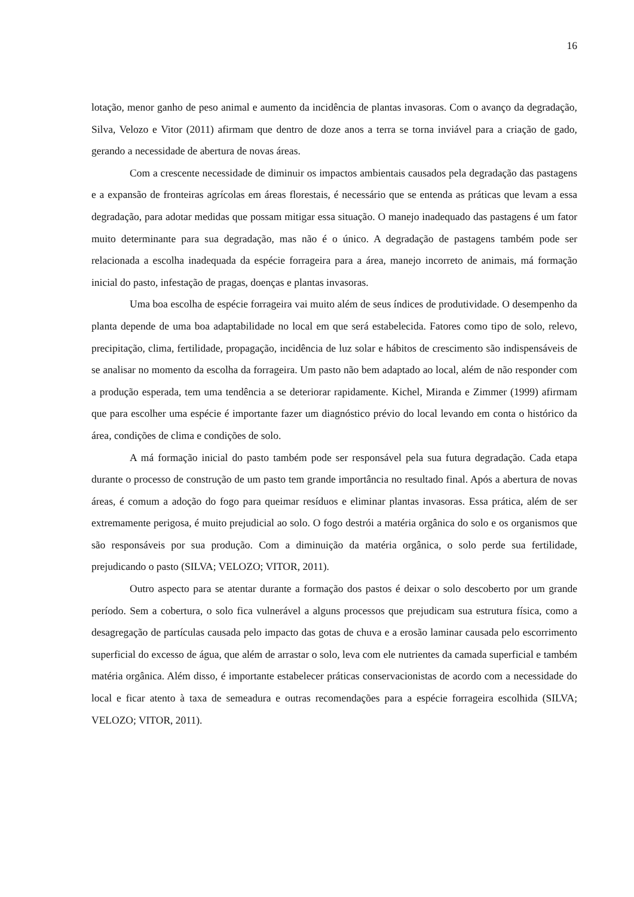16
lotação, menor ganho de peso animal e aumento da incidência de plantas invasoras. Com o avanço da degradação, Silva, Velozo e Vitor (2011) afirmam que dentro de doze anos a terra se torna inviável para a criação de gado, gerando a necessidade de abertura de novas áreas.
Com a crescente necessidade de diminuir os impactos ambientais causados pela degradação das pastagens e a expansão de fronteiras agrícolas em áreas florestais, é necessário que se entenda as práticas que levam a essa degradação, para adotar medidas que possam mitigar essa situação. O manejo inadequado das pastagens é um fator muito determinante para sua degradação, mas não é o único. A degradação de pastagens também pode ser relacionada a escolha inadequada da espécie forrageira para a área, manejo incorreto de animais, má formação inicial do pasto, infestação de pragas, doenças e plantas invasoras.
Uma boa escolha de espécie forrageira vai muito além de seus índices de produtividade. O desempenho da planta depende de uma boa adaptabilidade no local em que será estabelecida. Fatores como tipo de solo, relevo, precipitação, clima, fertilidade, propagação, incidência de luz solar e hábitos de crescimento são indispensáveis de se analisar no momento da escolha da forrageira. Um pasto não bem adaptado ao local, além de não responder com a produção esperada, tem uma tendência a se deteriorar rapidamente. Kichel, Miranda e Zimmer (1999) afirmam que para escolher uma espécie é importante fazer um diagnóstico prévio do local levando em conta o histórico da área, condições de clima e condições de solo.
A má formação inicial do pasto também pode ser responsável pela sua futura degradação. Cada etapa durante o processo de construção de um pasto tem grande importância no resultado final. Após a abertura de novas áreas, é comum a adoção do fogo para queimar resíduos e eliminar plantas invasoras. Essa prática, além de ser extremamente perigosa, é muito prejudicial ao solo. O fogo destrói a matéria orgânica do solo e os organismos que são responsáveis por sua produção. Com a diminuição da matéria orgânica, o solo perde sua fertilidade, prejudicando o pasto (SILVA; VELOZO; VITOR, 2011).
Outro aspecto para se atentar durante a formação dos pastos é deixar o solo descoberto por um grande período. Sem a cobertura, o solo fica vulnerável a alguns processos que prejudicam sua estrutura física, como a desagregação de partículas causada pelo impacto das gotas de chuva e a erosão laminar causada pelo escorrimento superficial do excesso de água, que além de arrastar o solo, leva com ele nutrientes da camada superficial e também matéria orgânica. Além disso, é importante estabelecer práticas conservacionistas de acordo com a necessidade do local e ficar atento à taxa de semeadura e outras recomendações para a espécie forrageira escolhida (SILVA; VELOZO; VITOR, 2011).